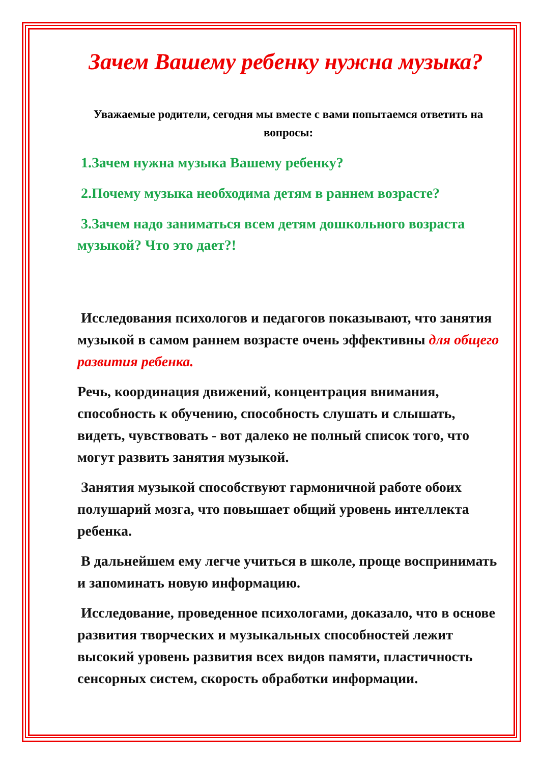Зачем Вашему ребенку нужна музыка?
Уважаемые родители, сегодня мы вместе с вами попытаемся ответить на вопросы:
1.Зачем нужна музыка Вашему ребенку?
2.Почему музыка необходима детям в раннем возрасте?
3.Зачем надо заниматься всем детям дошкольного возраста музыкой? Что это дает?!
Исследования психологов и педагогов показывают, что занятия музыкой в самом раннем возрасте очень эффективны для общего развития ребенка.
Речь, координация движений, концентрация внимания, способность к обучению, способность слушать и слышать, видеть, чувствовать - вот далеко не полный список того, что могут развить занятия музыкой.
Занятия музыкой способствуют гармоничной работе обоих полушарий мозга, что повышает общий уровень интеллекта ребенка.
В дальнейшем ему легче учиться в школе, проще воспринимать и запоминать новую информацию.
Исследование, проведенное психологами, доказало, что в основе развития творческих и музыкальных способностей лежит высокий уровень развития всех видов памяти, пластичность сенсорных систем, скорость обработки информации.